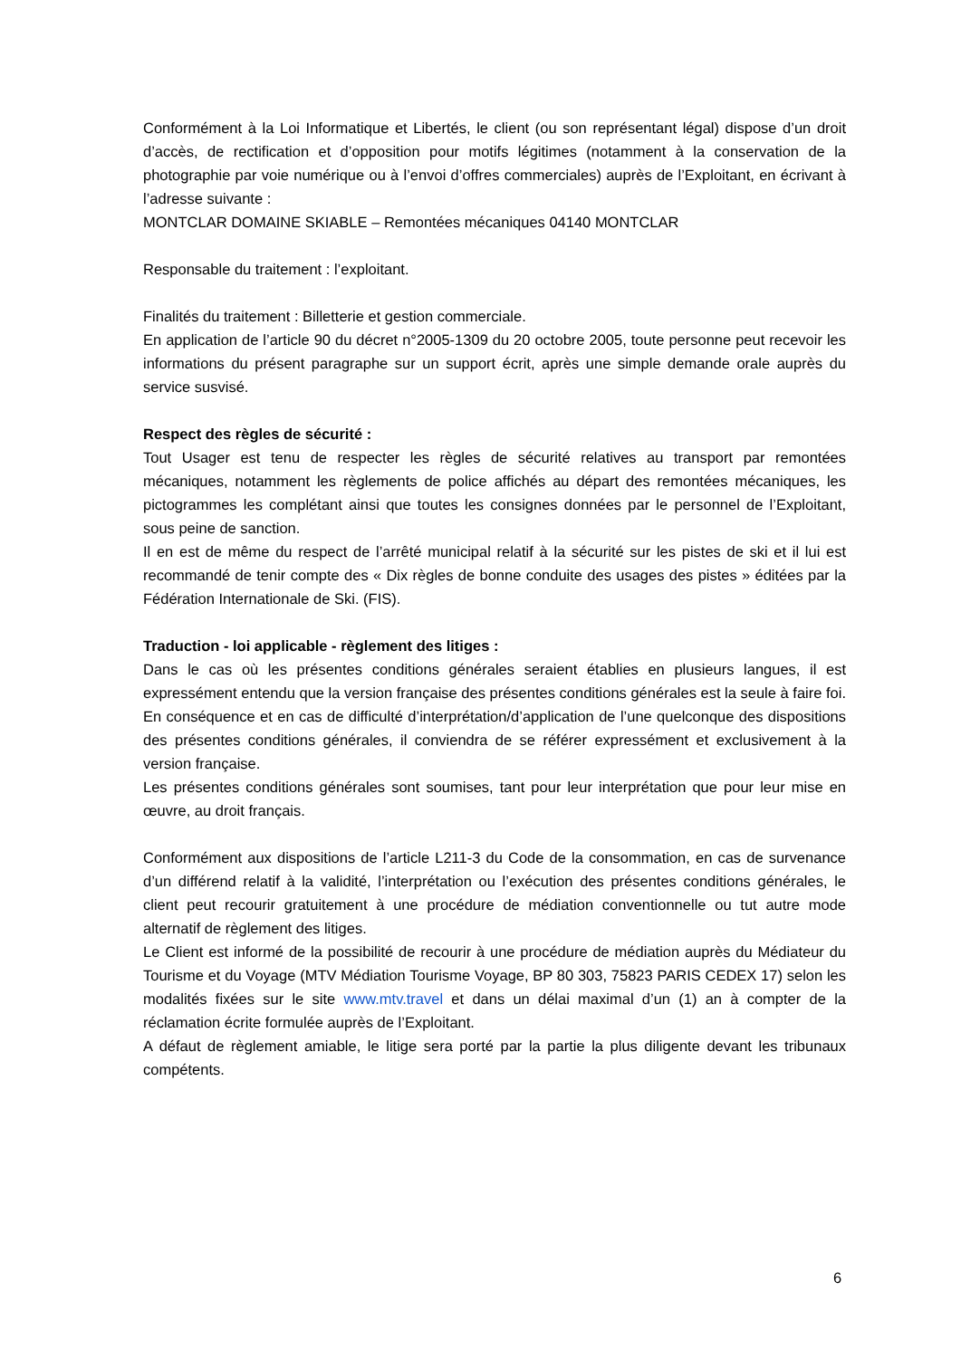Conformément à la Loi Informatique et Libertés, le client (ou son représentant légal) dispose d’un droit d’accès, de rectification et d’opposition pour motifs légitimes (notamment à la conservation de la photographie par voie numérique ou à l’envoi d’offres commerciales) auprès de l’Exploitant, en écrivant à l’adresse suivante :
MONTCLAR DOMAINE SKIABLE – Remontées mécaniques 04140 MONTCLAR
Responsable du traitement : l’exploitant.
Finalités du traitement : Billetterie et gestion commerciale.
En application de l’article 90 du décret n°2005-1309 du 20 octobre 2005, toute personne peut recevoir les informations du présent paragraphe sur un support écrit, après une simple demande orale auprès du service susvisé.
Respect des règles de sécurité :
Tout Usager est tenu de respecter les règles de sécurité relatives au transport par remontées mécaniques, notamment les règlements de police affichés au départ des remontées mécaniques, les pictogrammes les complétant ainsi que toutes les consignes données par le personnel de l’Exploitant, sous peine de sanction.
Il en est de même du respect de l’arrêté municipal relatif à la sécurité sur les pistes de ski et il lui est recommandé de tenir compte des « Dix règles de bonne conduite des usages des pistes » éditées par la Fédération Internationale de Ski. (FIS).
Traduction - loi applicable - règlement des litiges :
Dans le cas où les présentes conditions générales seraient établies en plusieurs langues, il est expressément entendu que la version française des présentes conditions générales est la seule à faire foi. En conséquence et en cas de difficulté d’interprétation/d’application de l’une quelconque des dispositions des présentes conditions générales, il conviendra de se référer expressément et exclusivement à la version française.
Les présentes conditions générales sont soumises, tant pour leur interprétation que pour leur mise en œuvre, au droit français.
Conformément aux dispositions de l’article L211-3 du Code de la consommation, en cas de survenance d’un différend relatif à la validité, l’interprétation ou l’exécution des présentes conditions générales, le client peut recourir gratuitement à une procédure de médiation conventionnelle ou tut autre mode alternatif de règlement des litiges.
Le Client est informé de la possibilité de recourir à une procédure de médiation auprès du Médiateur du Tourisme et du Voyage (MTV Médiation Tourisme Voyage, BP 80 303, 75823 PARIS CEDEX 17) selon les modalités fixées sur le site www.mtv.travel et dans un délai maximal d’un (1) an à compter de la réclamation écrite formulée auprès de l’Exploitant.
A défaut de règlement amiable, le litige sera porté par la partie la plus diligente devant les tribunaux compétents.
6